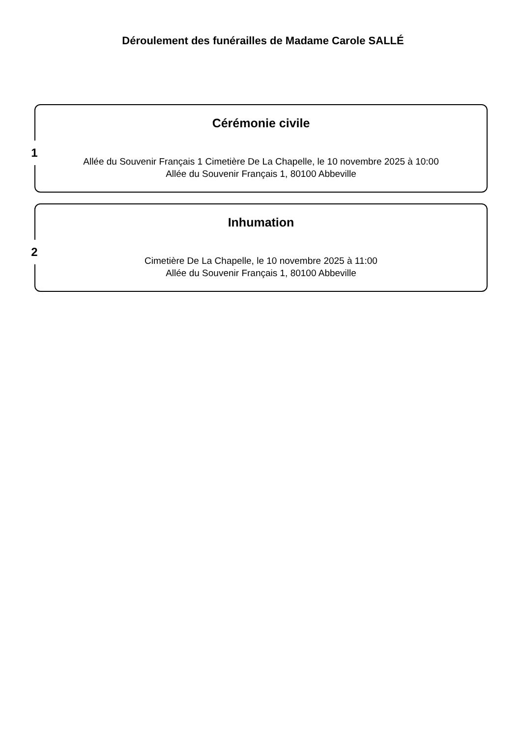Déroulement des funérailles de Madame Carole SALLÉ
1
Cérémonie civile
Allée du Souvenir Français 1 Cimetière De La Chapelle, le 10 novembre 2025 à 10:00
Allée du Souvenir Français 1, 80100 Abbeville
2
Inhumation
Cimetière De La Chapelle, le 10 novembre 2025 à 11:00
Allée du Souvenir Français 1, 80100 Abbeville